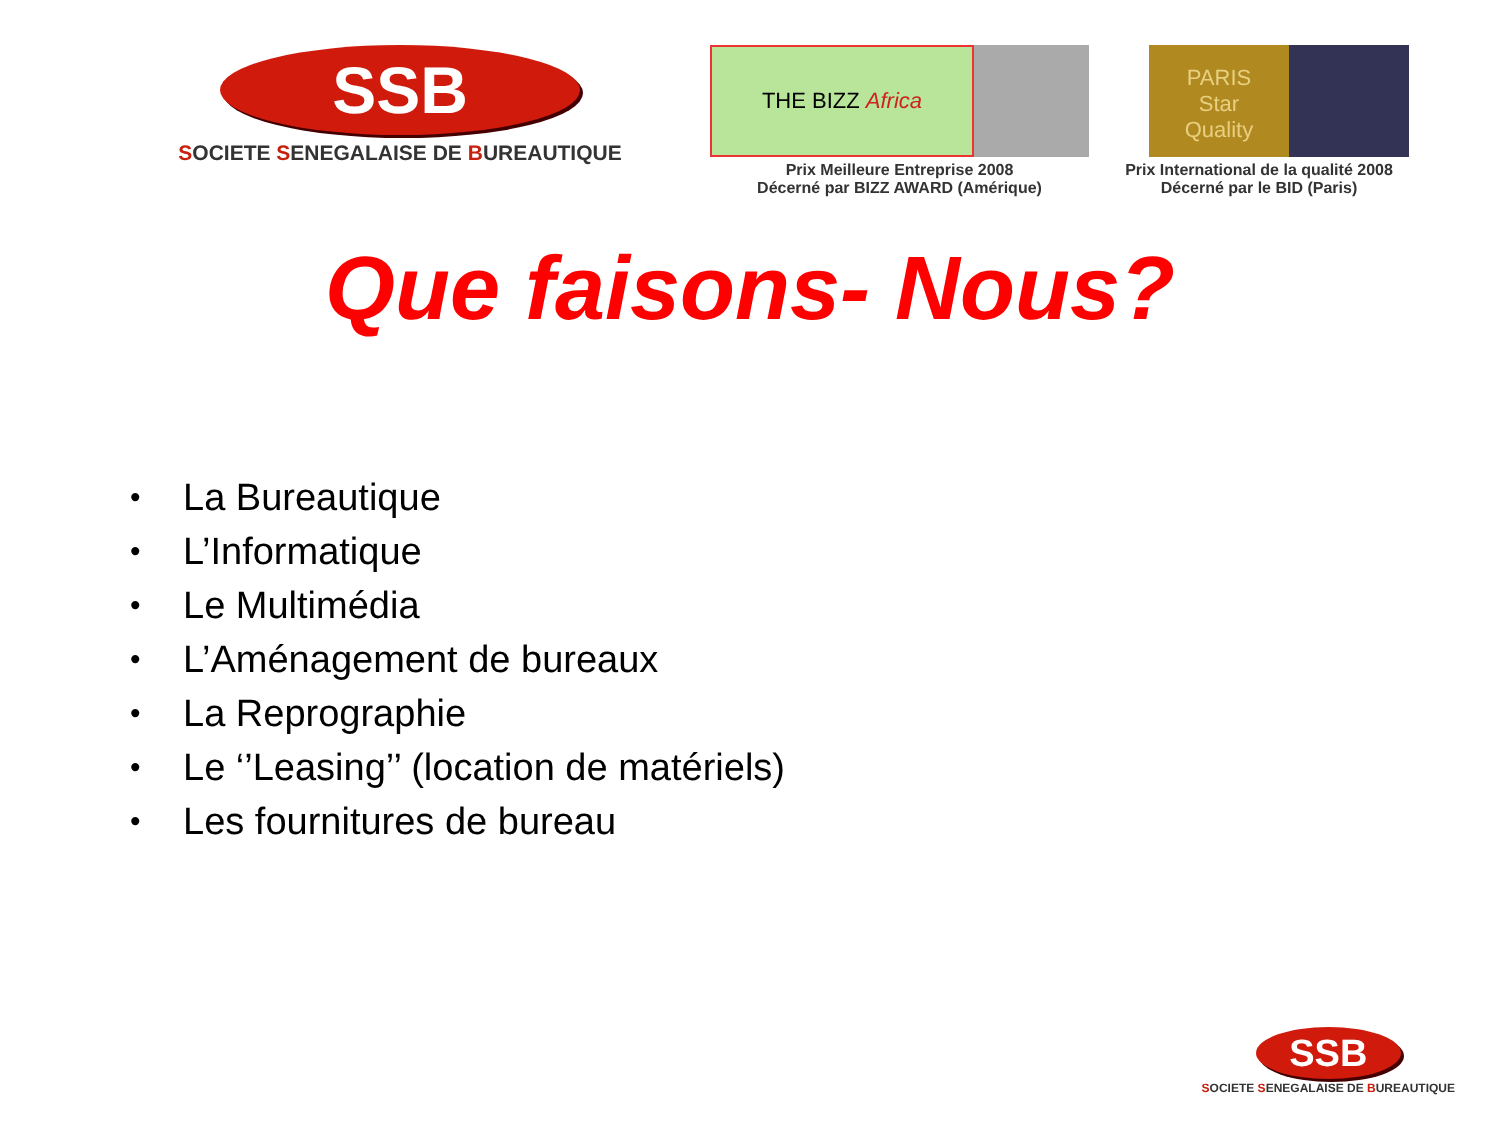SSB
SOCIETE SENEGALAISE DE BUREAUTIQUE
THE BIZZ Africa
Prix Meilleure Entreprise 2008
Décerné par BIZZ AWARD (Amérique)
PARIS
Star
Quality
Prix International de la qualité 2008
Décerné par le BID (Paris)
Que faisons- Nous?
• La Bureautique
• L’Informatique
• Le Multimédia
• L’Aménagement de bureaux
• La Reprographie
• Le ‘’Leasing’’ (location de matériels)
• Les fournitures de bureau
SSB
SOCIETE SENEGALAISE DE BUREAUTIQUE